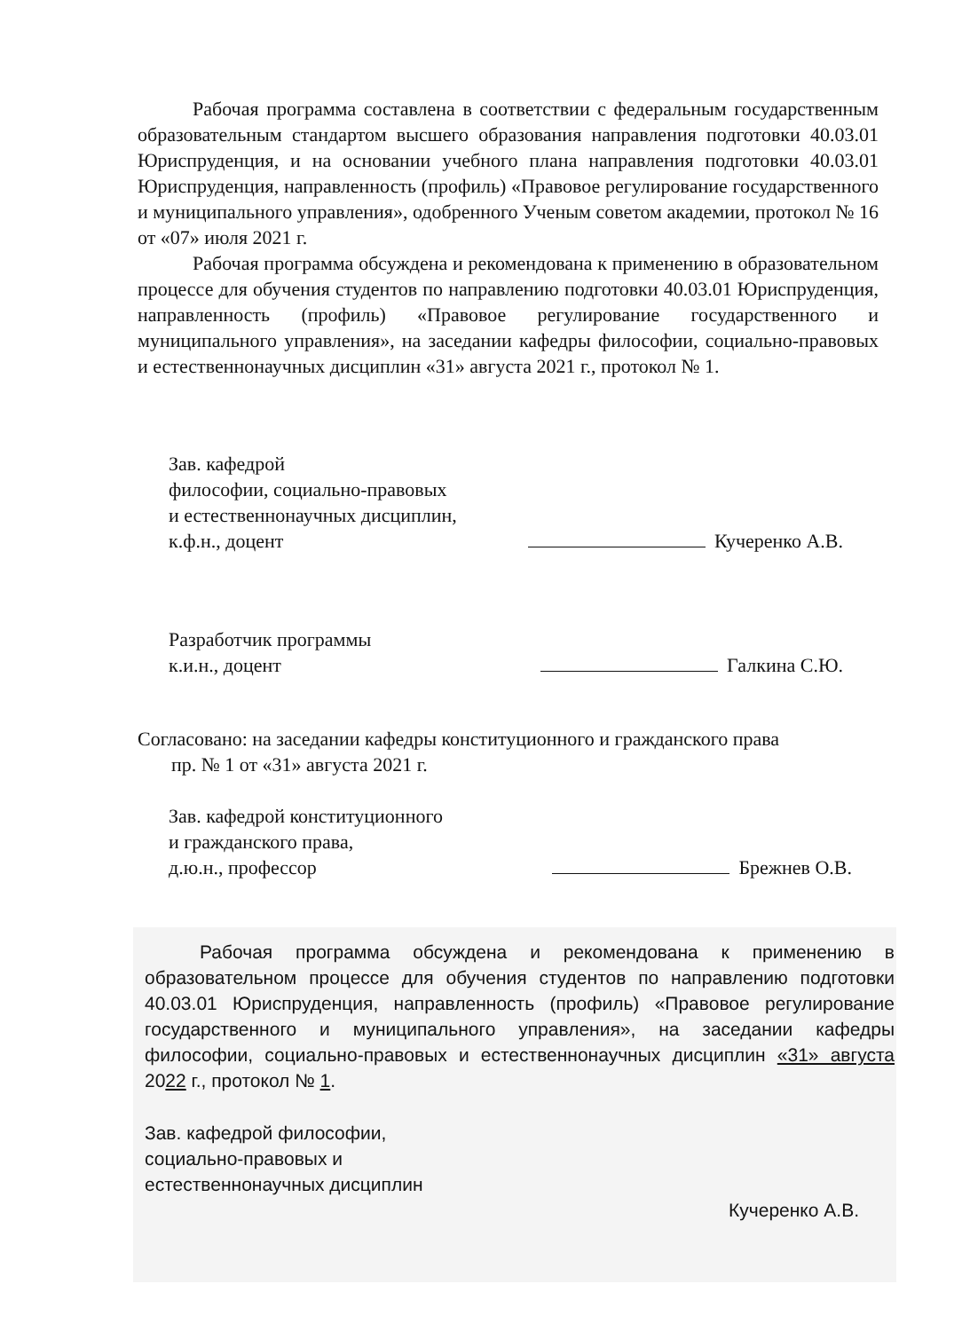Рабочая программа составлена в соответствии с федеральным государственным образовательным стандартом высшего образования направления подготовки 40.03.01 Юриспруденция, и на основании учебного плана направления подготовки 40.03.01 Юриспруденция, направленность (профиль) «Правовое регулирование государственного и муниципального управления», одобренного Ученым советом академии, протокол № 16 от «07» июля 2021 г.
Рабочая программа обсуждена и рекомендована к применению в образовательном процессе для обучения студентов по направлению подготовки 40.03.01 Юриспруденция, направленность (профиль) «Правовое регулирование государственного и муниципального управления», на заседании кафедры философии, социально-правовых и естественнонаучных дисциплин «31» августа 2021 г., протокол № 1.
Зав. кафедрой
философии, социально-правовых
и естественнонаучных дисциплин,
к.ф.н., доцент
Кучеренко А.В.
Разработчик программы
к.и.н., доцент
Галкина С.Ю.
Согласовано: на заседании кафедры конституционного и гражданского права
пр. № 1 от «31» августа 2021 г.
Зав. кафедрой конституционного
и гражданского права,
д.ю.н., профессор
Брежнев О.В.
Рабочая программа обсуждена и рекомендована к применению в образовательном процессе для обучения студентов по направлению подготовки 40.03.01 Юриспруденция, направленность (профиль) «Правовое регулирование государственного и муниципального управления», на заседании кафедры философии, социально-правовых и естественнонаучных дисциплин «31» августа 2022 г., протокол № 1.
Зав. кафедрой философии,
социально-правовых и
естественнонаучных дисциплин
Кучеренко А.В.